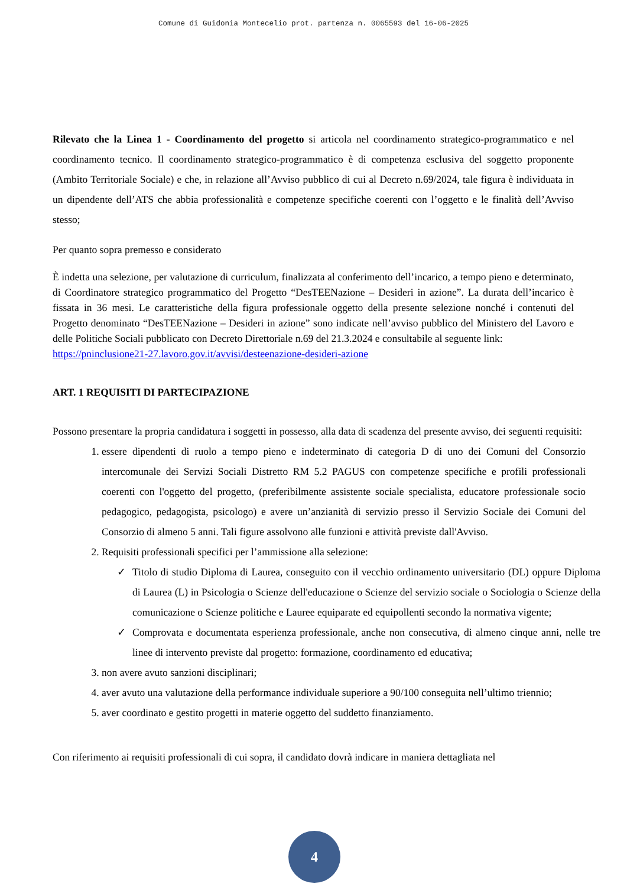Comune di Guidonia Montecelio prot. partenza n. 0065593 del 16-06-2025
Rilevato che la Linea 1 - Coordinamento del progetto si articola nel coordinamento strategico-programmatico e nel coordinamento tecnico. Il coordinamento strategico-programmatico è di competenza esclusiva del soggetto proponente (Ambito Territoriale Sociale) e che, in relazione all’Avviso pubblico di cui al Decreto n.69/2024, tale figura è individuata in un dipendente dell’ATS che abbia professionalità e competenze specifiche coerenti con l’oggetto e le finalità dell’Avviso stesso;
Per quanto sopra premesso e considerato
È indetta una selezione, per valutazione di curriculum, finalizzata al conferimento dell’incarico, a tempo pieno e determinato, di Coordinatore strategico programmatico del Progetto “DesTEENazione – Desideri in azione”. La durata dell’incarico è fissata in 36 mesi. Le caratteristiche della figura professionale oggetto della presente selezione nonché i contenuti del Progetto denominato “DesTEENazione – Desideri in azione” sono indicate nell’avviso pubblico del Ministero del Lavoro e delle Politiche Sociali pubblicato con Decreto Direttoriale n.69 del 21.3.2024 e consultabile al seguente link:
https://pninclusione21-27.lavoro.gov.it/avvisi/desteenazione-desideri-azione
ART. 1 REQUISITI DI PARTECIPAZIONE
Possono presentare la propria candidatura i soggetti in possesso, alla data di scadenza del presente avviso, dei seguenti requisiti:
1. essere dipendenti di ruolo a tempo pieno e indeterminato di categoria D di uno dei Comuni del Consorzio intercomunale dei Servizi Sociali Distretto RM 5.2 PAGUS con competenze specifiche e profili professionali coerenti con l'oggetto del progetto, (preferibilmente assistente sociale specialista, educatore professionale socio pedagogico, pedagogista, psicologo) e avere un’anzianità di servizio presso il Servizio Sociale dei Comuni del Consorzio di almeno 5 anni. Tali figure assolvono alle funzioni e attività previste dall'Avviso.
2. Requisiti professionali specifici per l’ammissione alla selezione:
✓ Titolo di studio Diploma di Laurea, conseguito con il vecchio ordinamento universitario (DL) oppure Diploma di Laurea (L) in Psicologia o Scienze dell'educazione o Scienze del servizio sociale o Sociologia o Scienze della comunicazione o Scienze politiche e Lauree equiparate ed equipollenti secondo la normativa vigente;
✓ Comprovata e documentata esperienza professionale, anche non consecutiva, di almeno cinque anni, nelle tre linee di intervento previste dal progetto: formazione, coordinamento ed educativa;
3. non avere avuto sanzioni disciplinari;
4. aver avuto una valutazione della performance individuale superiore a 90/100 conseguita nell’ultimo triennio;
5. aver coordinato e gestito progetti in materie oggetto del suddetto finanziamento.
Con riferimento ai requisiti professionali di cui sopra, il candidato dovrà indicare in maniera dettagliata nel
4